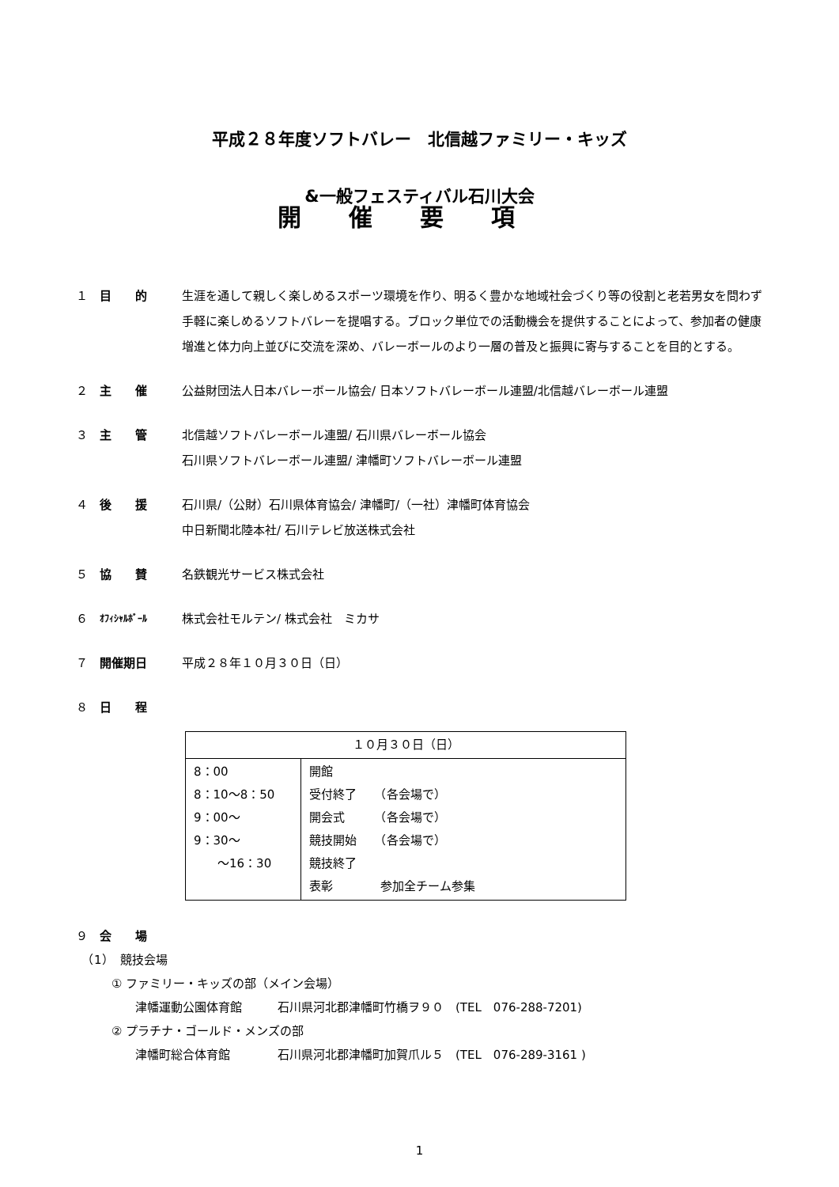平成２８年度ソフトバレー　北信越ファミリー・キッズ
&一般フェスティバル石川大会
開催要項
１ 目　　的 生涯を通して親しく楽しめるスポーツ環境を作り、明るく豊かな地域社会づくり等の役割と老若男女を問わず手軽に楽しめるソフトバレーを提唱する。ブロック単位での活動機会を提供することによって、参加者の健康増進と体力向上並びに交流を深め、バレーボールのより一層の普及と振興に寄与することを目的とする。
２ 主　　催 公益財団法人日本バレーボール協会/ 日本ソフトバレーボール連盟/北信越バレーボール連盟
３ 主　　管 北信越ソフトバレーボール連盟/ 石川県バレーボール協会
石川県ソフトバレーボール連盟/ 津幡町ソフトバレーボール連盟
４ 後　　援 石川県/（公財）石川県体育協会/ 津幡町/（一社）津幡町体育協会
中日新聞北陸本社/ 石川テレビ放送株式会社
５ 協　　賛 名鉄観光サービス株式会社
６ ｵﾌｨｼｬﾙﾎﾞｰﾙ 株式会社モルテン/ 株式会社　ミカサ
７ 開催期日 平成２８年１０月３０日（日）
８ 日　　程
| １０月３０日（日） | |
| 8：00 8：10～8：50 9：00～ 9：30～ ～16：30 | 開館 受付終了 （各会場で） 開会式 （各会場で） 競技開始 （各会場で） 競技終了 表彰 参加全チーム参集 |
９ 会　　場
　（1）　競技会場
　　　① ファミリー・キッズの部（メイン会場）
　　　　　津幡運動公園体育館　　　石川県河北郡津幡町竹橋ヲ９０　(TEL　076-288-7201)
　　　② プラチナ・ゴールド・メンズの部
　　　　　津幡町総合体育館　　　　石川県河北郡津幡町加賀爪ル５　(TEL　076-289-3161 )
1